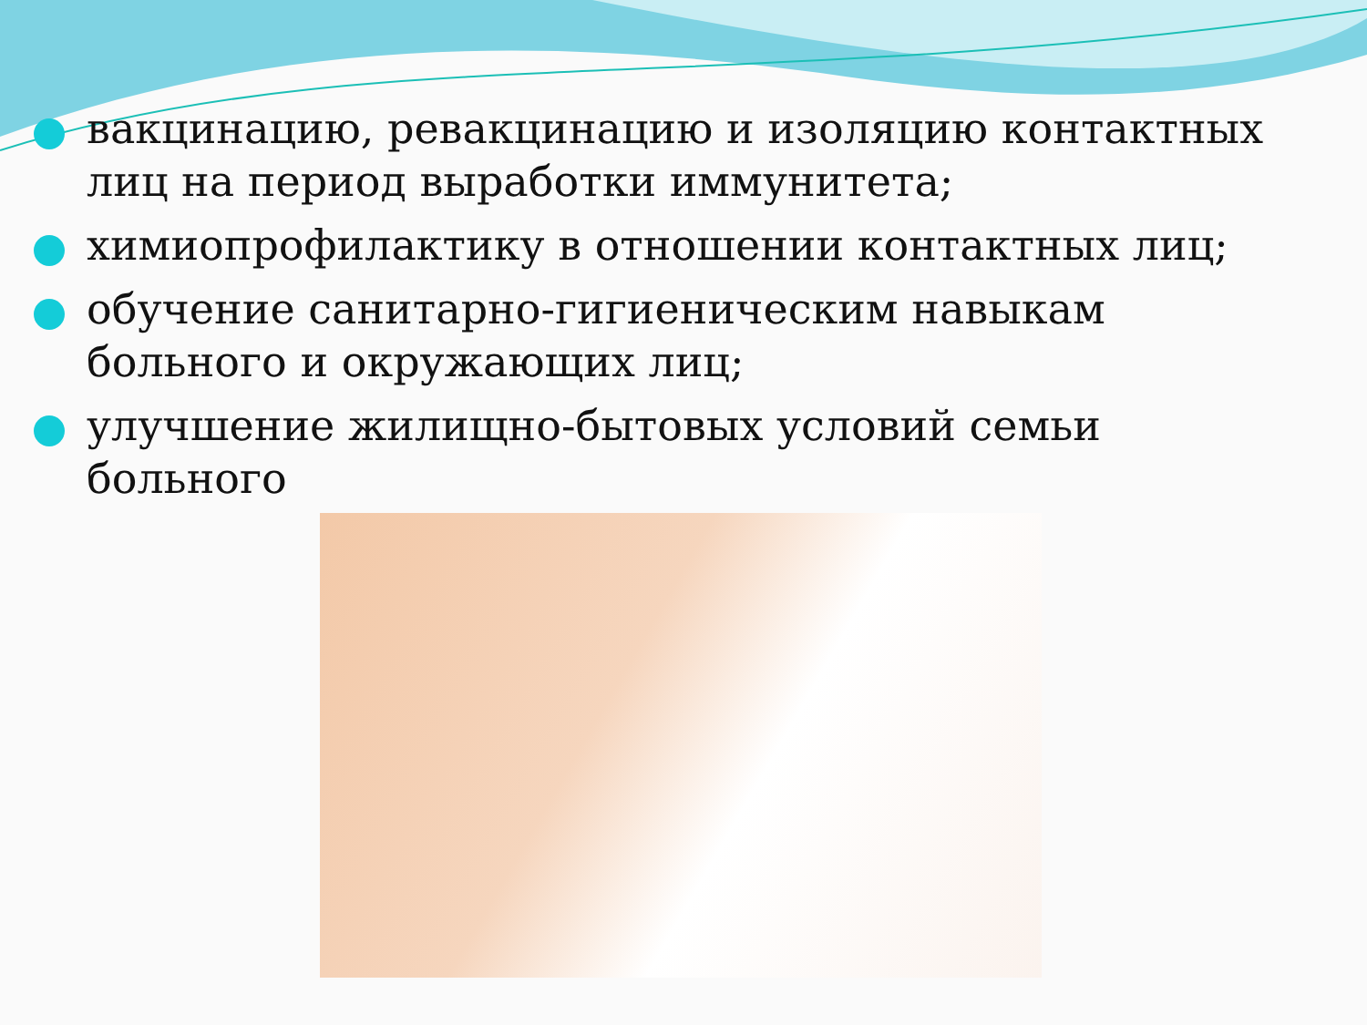вакцинацию, ревакцинацию и изоляцию контактных лиц на период выработки иммунитета;
химиопрофилактику в отношении контактных лиц;
обучение санитарно-гигиеническим навыкам больного и окружающих лиц;
улучшение жилищно-бытовых условий семьи больного